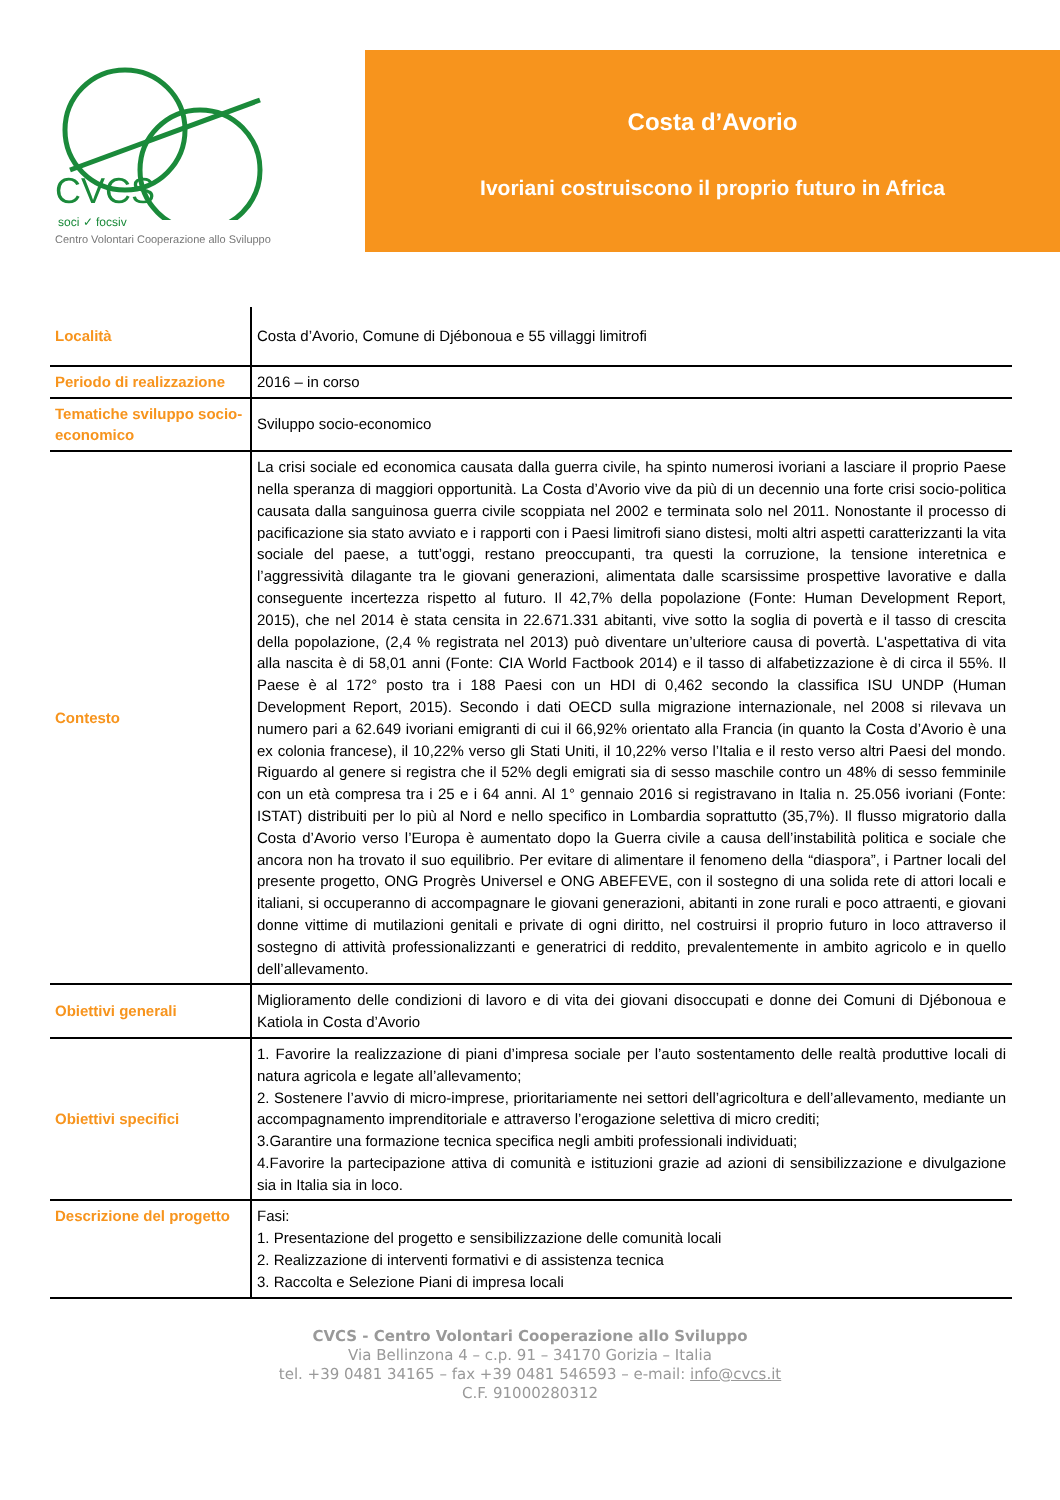CVCS
soci ✓ focsiv
Centro Volontari Cooperazione allo Sviluppo
Costa d’Avorio
Ivoriani costruiscono il proprio futuro in Africa
| Località | Costa d’Avorio, Comune di Djébonoua e 55 villaggi limitrofi |
| Periodo di realizzazione | 2016 – in corso |
| Tematiche sviluppo socio-economico | Sviluppo socio-economico |
| Contesto | La crisi sociale ed economica causata dalla guerra civile, ha spinto numerosi ivoriani a lasciare il proprio Paese nella speranza di maggiori opportunità. La Costa d’Avorio vive da più di un decennio una forte crisi socio-politica causata dalla sanguinosa guerra civile scoppiata nel 2002 e terminata solo nel 2011. Nonostante il processo di pacificazione sia stato avviato e i rapporti con i Paesi limitrofi siano distesi, molti altri aspetti caratterizzanti la vita sociale del paese, a tutt’oggi, restano preoccupanti, tra questi la corruzione, la tensione interetnica e l’aggressività dilagante tra le giovani generazioni, alimentata dalle scarsissime prospettive lavorative e dalla conseguente incertezza rispetto al futuro. Il 42,7% della popolazione (Fonte: Human Development Report, 2015), che nel 2014 è stata censita in 22.671.331 abitanti, vive sotto la soglia di povertà e il tasso di crescita della popolazione, (2,4 % registrata nel 2013) può diventare un’ulteriore causa di povertà. L'aspettativa di vita alla nascita è di 58,01 anni (Fonte: CIA World Factbook 2014) e il tasso di alfabetizzazione è di circa il 55%. Il Paese è al 172° posto tra i 188 Paesi con un HDI di 0,462 secondo la classifica ISU UNDP (Human Development Report, 2015). Secondo i dati OECD sulla migrazione internazionale, nel 2008 si rilevava un numero pari a 62.649 ivoriani emigranti di cui il 66,92% orientato alla Francia (in quanto la Costa d’Avorio è una ex colonia francese), il 10,22% verso gli Stati Uniti, il 10,22% verso l’Italia e il resto verso altri Paesi del mondo. Riguardo al genere si registra che il 52% degli emigrati sia di sesso maschile contro un 48% di sesso femminile con un età compresa tra i 25 e i 64 anni. Al 1° gennaio 2016 si registravano in Italia n. 25.056 ivoriani (Fonte: ISTAT) distribuiti per lo più al Nord e nello specifico in Lombardia soprattutto (35,7%). Il flusso migratorio dalla Costa d’Avorio verso l’Europa è aumentato dopo la Guerra civile a causa dell’instabilità politica e sociale che ancora non ha trovato il suo equilibrio. Per evitare di alimentare il fenomeno della “diaspora”, i Partner locali del presente progetto, ONG Progrès Universel e ONG ABEFEVE, con il sostegno di una solida rete di attori locali e italiani, si occuperanno di accompagnare le giovani generazioni, abitanti in zone rurali e poco attraenti, e giovani donne vittime di mutilazioni genitali e private di ogni diritto, nel costruirsi il proprio futuro in loco attraverso il sostegno di attività professionalizzanti e generatrici di reddito, prevalentemente in ambito agricolo e in quello dell’allevamento. |
| Obiettivi generali | Miglioramento delle condizioni di lavoro e di vita dei giovani disoccupati e donne dei Comuni di Djébonoua e Katiola in Costa d’Avorio |
| Obiettivi specifici | 1. Favorire la realizzazione di piani d’impresa sociale per l’auto sostentamento delle realtà produttive locali di natura agricola e legate all’allevamento; 2. Sostenere l’avvio di micro-imprese, prioritariamente nei settori dell’agricoltura e dell’allevamento, mediante un accompagnamento imprenditoriale e attraverso l’erogazione selettiva di micro crediti; 3.Garantire una formazione tecnica specifica negli ambiti professionali individuati; 4.Favorire la partecipazione attiva di comunità e istituzioni grazie ad azioni di sensibilizzazione e divulgazione sia in Italia sia in loco. |
| Descrizione del progetto | Fasi: 1. Presentazione del progetto e sensibilizzazione delle comunità locali 2. Realizzazione di interventi formativi e di assistenza tecnica 3. Raccolta e Selezione Piani di impresa locali |
CVCS - Centro Volontari Cooperazione allo Sviluppo
Via Bellinzona 4 – c.p. 91 – 34170 Gorizia – Italia
tel. +39 0481 34165 – fax +39 0481 546593 – e-mail: info@cvcs.it
C.F. 91000280312